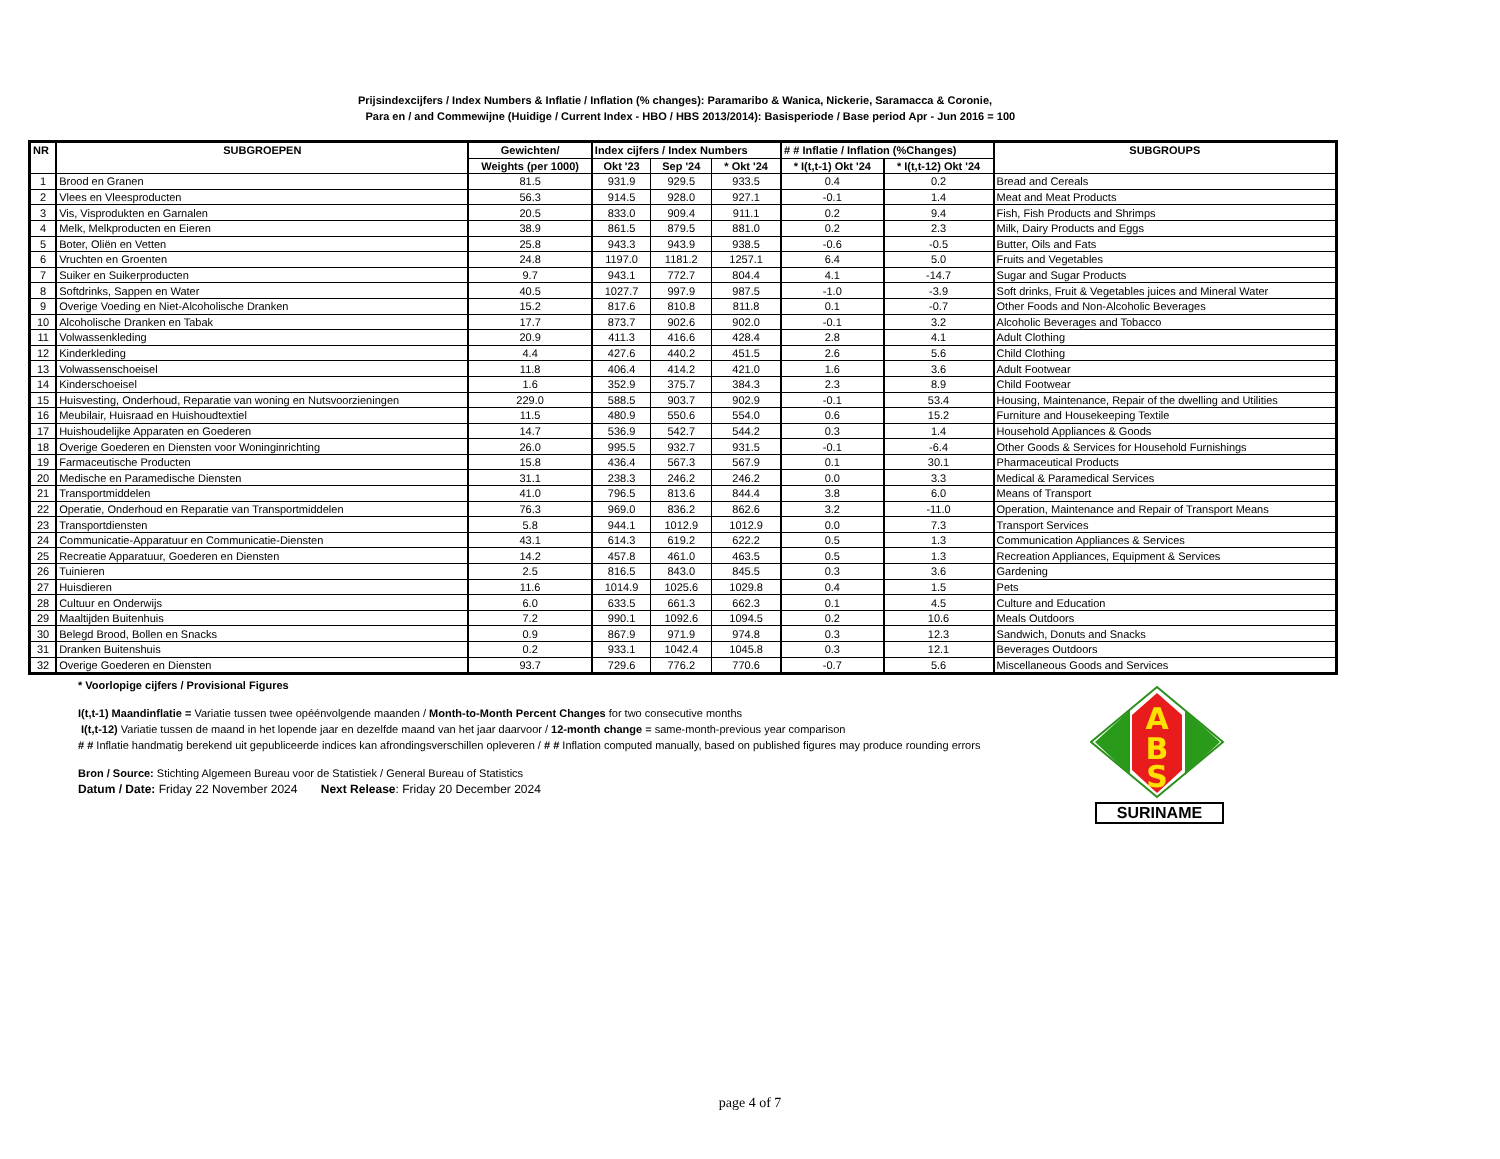Prijsindexcijfers / Index Numbers & Inflatie / Inflation (% changes): Paramaribo & Wanica, Nickerie, Saramacca & Coronie,
Para en / and Commewijne (Huidige / Current Index - HBO / HBS 2013/2014): Basisperiode / Base period Apr - Jun 2016 = 100
| NR | SUBGROEPEN | Gewichten/ | Index cijfers / Index Numbers | | | # # Inflatie / Inflation (%Changes) | | SUBGROUPS |
| --- | --- | --- | --- | --- | --- | --- | --- | --- |
| | | Weights (per 1000) | Okt '23 | Sep '24 | * Okt '24 | * I(t,t-1) Okt '24 | * I(t,t-12) Okt '24 | |
| 1 | Brood en Granen | 81.5 | 931.9 | 929.5 | 933.5 | 0.4 | 0.2 | Bread and Cereals |
| 2 | Vlees en Vleesproducten | 56.3 | 914.5 | 928.0 | 927.1 | -0.1 | 1.4 | Meat and Meat Products |
| 3 | Vis, Visprodukten en Garnalen | 20.5 | 833.0 | 909.4 | 911.1 | 0.2 | 9.4 | Fish, Fish Products and Shrimps |
| 4 | Melk, Melkproducten en Eieren | 38.9 | 861.5 | 879.5 | 881.0 | 0.2 | 2.3 | Milk, Dairy Products and Eggs |
| 5 | Boter, Oliën en Vetten | 25.8 | 943.3 | 943.9 | 938.5 | -0.6 | -0.5 | Butter, Oils and Fats |
| 6 | Vruchten en Groenten | 24.8 | 1197.0 | 1181.2 | 1257.1 | 6.4 | 5.0 | Fruits and Vegetables |
| 7 | Suiker en Suikerproducten | 9.7 | 943.1 | 772.7 | 804.4 | 4.1 | -14.7 | Sugar and Sugar Products |
| 8 | Softdrinks, Sappen en Water | 40.5 | 1027.7 | 997.9 | 987.5 | -1.0 | -3.9 | Soft drinks, Fruit & Vegetables juices and Mineral Water |
| 9 | Overige Voeding en Niet-Alcoholische Dranken | 15.2 | 817.6 | 810.8 | 811.8 | 0.1 | -0.7 | Other Foods and Non-Alcoholic Beverages |
| 10 | Alcoholische Dranken en Tabak | 17.7 | 873.7 | 902.6 | 902.0 | -0.1 | 3.2 | Alcoholic Beverages and Tobacco |
| 11 | Volwassenkleding | 20.9 | 411.3 | 416.6 | 428.4 | 2.8 | 4.1 | Adult Clothing |
| 12 | Kinderkleding | 4.4 | 427.6 | 440.2 | 451.5 | 2.6 | 5.6 | Child Clothing |
| 13 | Volwassenschoeisel | 11.8 | 406.4 | 414.2 | 421.0 | 1.6 | 3.6 | Adult Footwear |
| 14 | Kinderschoeisel | 1.6 | 352.9 | 375.7 | 384.3 | 2.3 | 8.9 | Child Footwear |
| 15 | Huisvesting, Onderhoud, Reparatie van woning en Nutsvoorzieningen | 229.0 | 588.5 | 903.7 | 902.9 | -0.1 | 53.4 | Housing, Maintenance, Repair of the dwelling and Utilities |
| 16 | Meubilair, Huisraad en Huishoudtextiel | 11.5 | 480.9 | 550.6 | 554.0 | 0.6 | 15.2 | Furniture and Housekeeping Textile |
| 17 | Huishoudelijke Apparaten en Goederen | 14.7 | 536.9 | 542.7 | 544.2 | 0.3 | 1.4 | Household Appliances & Goods |
| 18 | Overige Goederen en Diensten voor Woninginrichting | 26.0 | 995.5 | 932.7 | 931.5 | -0.1 | -6.4 | Other Goods & Services for Household Furnishings |
| 19 | Farmaceutische Producten | 15.8 | 436.4 | 567.3 | 567.9 | 0.1 | 30.1 | Pharmaceutical Products |
| 20 | Medische en Paramedische Diensten | 31.1 | 238.3 | 246.2 | 246.2 | 0.0 | 3.3 | Medical & Paramedical Services |
| 21 | Transportmiddelen | 41.0 | 796.5 | 813.6 | 844.4 | 3.8 | 6.0 | Means of Transport |
| 22 | Operatie, Onderhoud en Reparatie van Transportmiddelen | 76.3 | 969.0 | 836.2 | 862.6 | 3.2 | -11.0 | Operation, Maintenance and Repair of Transport Means |
| 23 | Transportdiensten | 5.8 | 944.1 | 1012.9 | 1012.9 | 0.0 | 7.3 | Transport Services |
| 24 | Communicatie-Apparatuur en Communicatie-Diensten | 43.1 | 614.3 | 619.2 | 622.2 | 0.5 | 1.3 | Communication Appliances & Services |
| 25 | Recreatie Apparatuur, Goederen en Diensten | 14.2 | 457.8 | 461.0 | 463.5 | 0.5 | 1.3 | Recreation Appliances, Equipment & Services |
| 26 | Tuinieren | 2.5 | 816.5 | 843.0 | 845.5 | 0.3 | 3.6 | Gardening |
| 27 | Huisdieren | 11.6 | 1014.9 | 1025.6 | 1029.8 | 0.4 | 1.5 | Pets |
| 28 | Cultuur en Onderwijs | 6.0 | 633.5 | 661.3 | 662.3 | 0.1 | 4.5 | Culture and Education |
| 29 | Maaltijden Buitenhuis | 7.2 | 990.1 | 1092.6 | 1094.5 | 0.2 | 10.6 | Meals Outdoors |
| 30 | Belegd Brood, Bollen en Snacks | 0.9 | 867.9 | 971.9 | 974.8 | 0.3 | 12.3 | Sandwich, Donuts and Snacks |
| 31 | Dranken Buitenshuis | 0.2 | 933.1 | 1042.4 | 1045.8 | 0.3 | 12.1 | Beverages Outdoors |
| 32 | Overige Goederen en Diensten | 93.7 | 729.6 | 776.2 | 770.6 | -0.7 | 5.6 | Miscellaneous Goods and Services |
* Voorlopige cijfers / Provisional Figures
I(t,t-1) Maandinflatie = Variatie tussen twee opéénvolgende maanden / Month-to-Month Percent Changes for two consecutive months
I(t,t-12) Variatie tussen de maand in het lopende jaar en dezelfde maand van het jaar daarvoor / 12-month change = same-month-previous year comparison
# # Inflatie handmatig berekend uit gepubliceerde indices kan afrondingsverschillen opleveren / # # Inflation computed manually, based on published figures may produce rounding errors
Bron / Source: Stichting Algemeen Bureau voor de Statistiek / General Bureau of Statistics
Datum / Date: Friday 22 November 2024 Next Release: Friday 20 December 2024
A
B
S
SURINAME
page 4 of 7